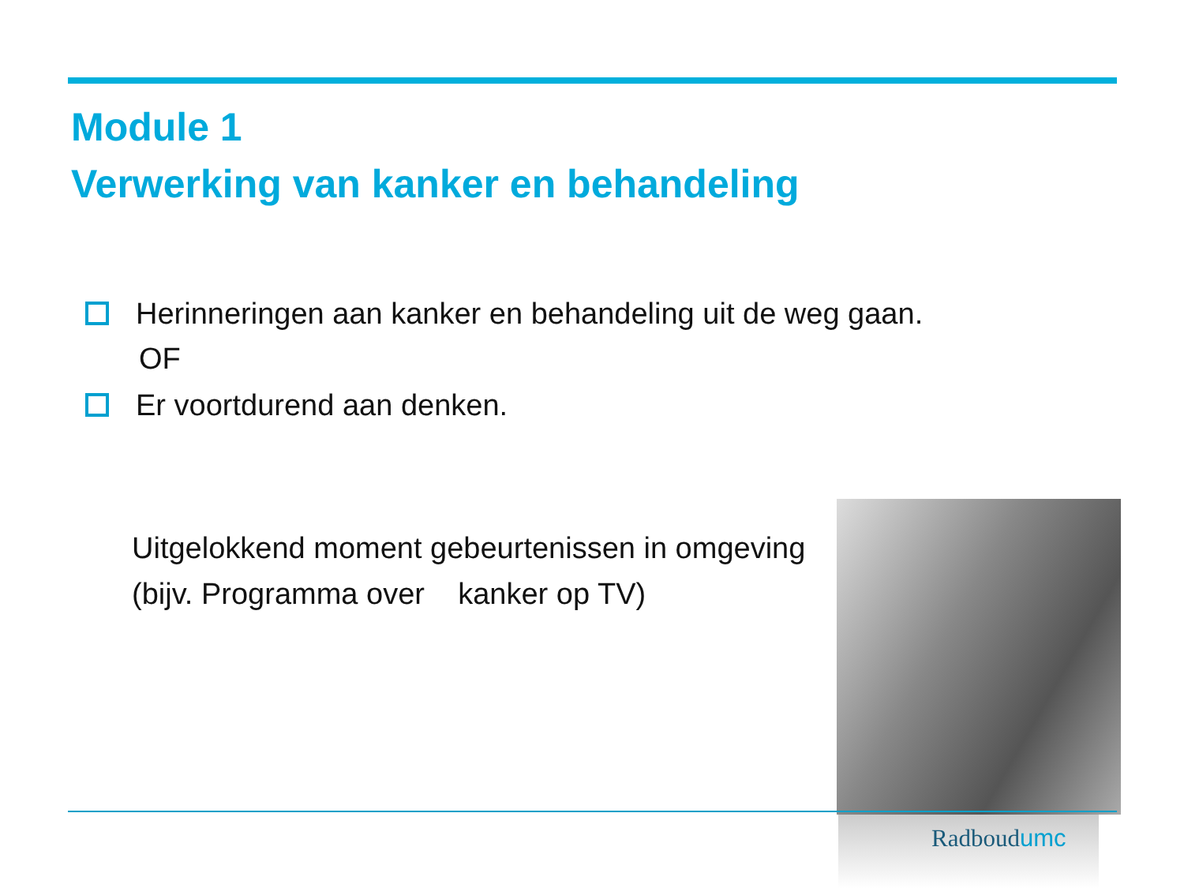Module 1
Verwerking van kanker en behandeling
Herinneringen aan kanker en behandeling uit de weg gaan.
OF
Er voortdurend aan denken.
Uitgelokkend moment gebeurtenissen in omgeving
(bijv. Programma over kanker op TV)
Radboudumc